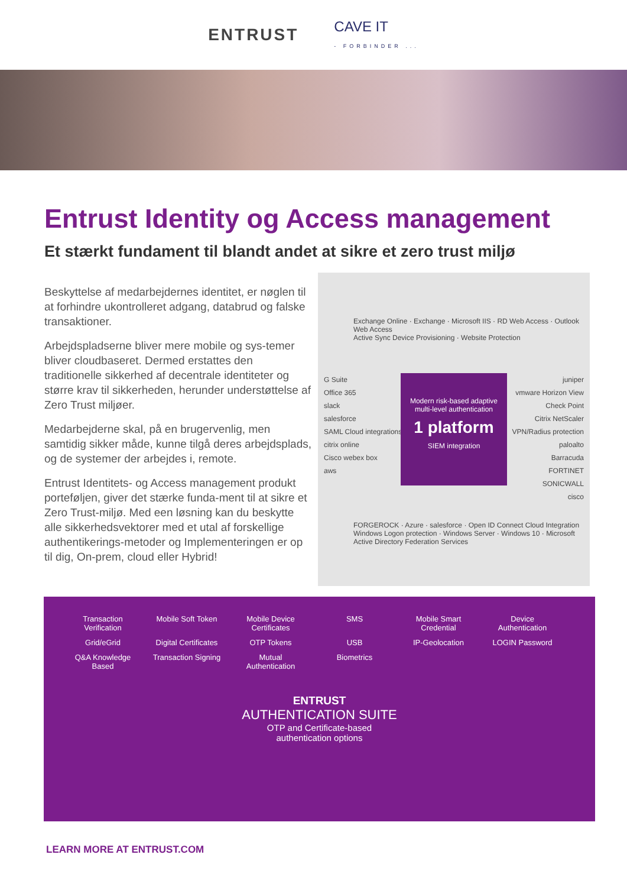ENTRUST
CAVE IT
- FORBINDER ...
Entrust Identity og Access management
Et stærkt fundament til blandt andet at sikre et zero trust miljø
Beskyttelse af medarbejdernes identitet, er nøglen til at forhindre ukontrolleret adgang, databrud og falske transaktioner.
Arbejdspladserne bliver mere mobile og sys-temer bliver cloudbaseret. Dermed erstattes den traditionelle sikkerhed af decentrale identiteter og større krav til sikkerheden, herunder understøttelse af Zero Trust miljøer.
Medarbejderne skal, på en brugervenlig, men samtidig sikker måde, kunne tilgå deres arbejdsplads, og de systemer der arbejdes i, remote.
Entrust Identitets- og Access management produkt porteføljen, giver det stærke funda-ment til at sikre et Zero Trust-miljø. Med een løsning kan du beskytte alle sikkerhedsvektorer med et utal af forskellige authentikerings-metoder og Implementeringen er op til dig, On-prem, cloud eller Hybrid!
Exchange Online · Exchange · Microsoft IIS · RD Web Access · Outlook Web Access
Active Sync Device Provisioning · Website Protection
G Suite
Office 365
slack
salesforce
SAML Cloud integrations
citrix online
Cisco webex box
aws
Modern risk-based adaptive multi-level authentication
1 platform
SIEM integration
juniper
vmware Horizon View
Check Point
Citrix NetScaler
VPN/Radius protection
paloalto
Barracuda
FORTINET
SONICWALL
cisco
FORGEROCK · Azure · salesforce · Open ID Connect Cloud Integration
Windows Logon protection · Windows Server · Windows 10 · Microsoft Active Directory Federation Services
Transaction Verification
Mobile Soft Token
Mobile Device Certificates
SMS
Mobile Smart Credential
Device Authentication
Grid/eGrid
Digital Certificates
OTP Tokens
USB
IP-Geolocation
LOGIN Password
Q&A Knowledge Based
Transaction Signing
Mutual Authentication
Biometrics
ENTRUST
AUTHENTICATION SUITE
OTP and Certificate-based
authentication options
LEARN MORE AT ENTRUST.COM